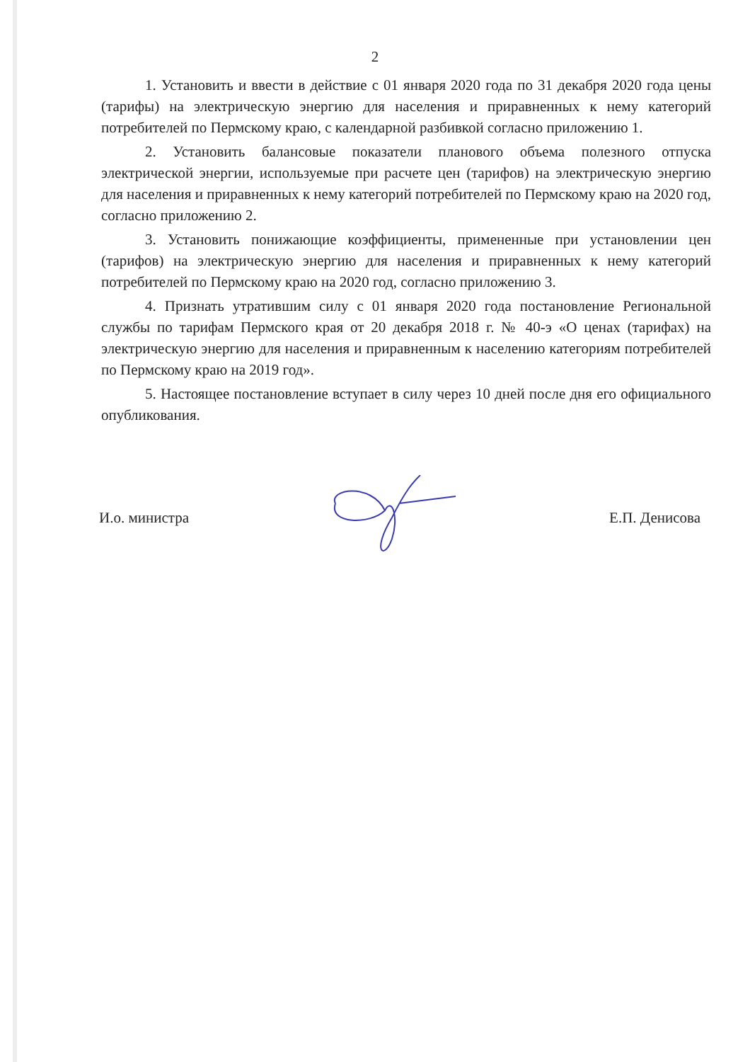2
1. Установить и ввести в действие с 01 января 2020 года по 31 декабря 2020 года цены (тарифы) на электрическую энергию для населения и приравненных к нему категорий потребителей по Пермскому краю, с календарной разбивкой согласно приложению 1.
2. Установить балансовые показатели планового объема полезного отпуска электрической энергии, используемые при расчете цен (тарифов) на электрическую энергию для населения и приравненных к нему категорий потребителей по Пермскому краю на 2020 год, согласно приложению 2.
3. Установить понижающие коэффициенты, примененные при установлении цен (тарифов) на электрическую энергию для населения и приравненных к нему категорий потребителей по Пермскому краю на 2020 год, согласно приложению 3.
4. Признать утратившим силу с 01 января 2020 года постановление Региональной службы по тарифам Пермского края от 20 декабря 2018 г. № 40-э «О ценах (тарифах) на электрическую энергию для населения и приравненным к населению категориям потребителей по Пермскому краю на 2019 год».
5. Настоящее постановление вступает в силу через 10 дней после дня его официального опубликования.
И.о. министра Е.П. Денисова